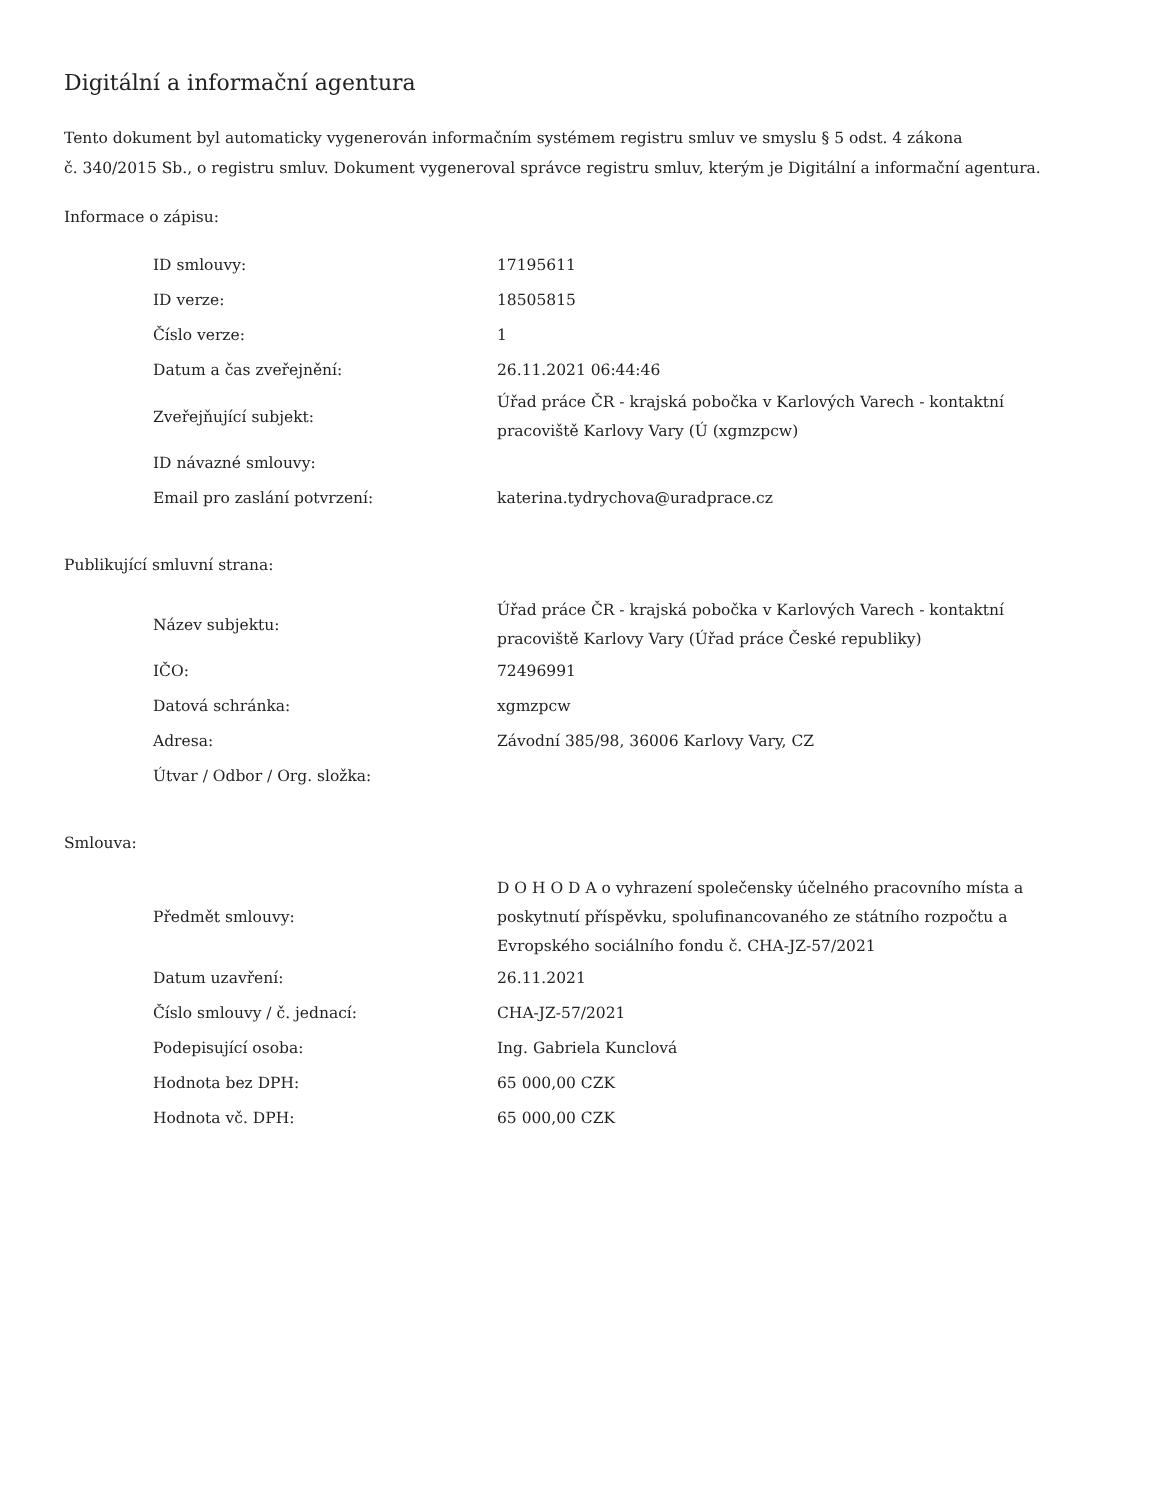Digitální a informační agentura
Tento dokument byl automaticky vygenerován informačním systémem registru smluv ve smyslu § 5 odst. 4 zákona
č. 340/2015 Sb., o registru smluv. Dokument vygeneroval správce registru smluv, kterým je Digitální a informační agentura.
Informace o zápisu:
| ID smlouvy: | 17195611 |
| ID verze: | 18505815 |
| Číslo verze: | 1 |
| Datum a čas zveřejnění: | 26.11.2021 06:44:46 |
| Zveřejňující subjekt: | Úřad práce ČR - krajská pobočka v Karlových Varech - kontaktní pracoviště Karlovy Vary (Ú (xgmzpcw) |
| ID návazné smlouvy: | |
| Email pro zaslání potvrzení: | katerina.tydrychova@uradprace.cz |
Publikující smluvní strana:
| Název subjektu: | Úřad práce ČR - krajská pobočka v Karlových Varech - kontaktní pracoviště Karlovy Vary (Úřad práce České republiky) |
| IČO: | 72496991 |
| Datová schránka: | xgmzpcw |
| Adresa: | Závodní 385/98, 36006 Karlovy Vary, CZ |
| Útvar / Odbor / Org. složka: | |
Smlouva:
| Předmět smlouvy: | D O H O D A o vyhrazení společensky účelného pracovního místa a poskytnutí příspěvku, spolufinancovaného ze státního rozpočtu a Evropského sociálního fondu č. CHA-JZ-57/2021 |
| Datum uzavření: | 26.11.2021 |
| Číslo smlouvy / č. jednací: | CHA-JZ-57/2021 |
| Podepisující osoba: | Ing. Gabriela Kunclová |
| Hodnota bez DPH: | 65 000,00 CZK |
| Hodnota vč. DPH: | 65 000,00 CZK |